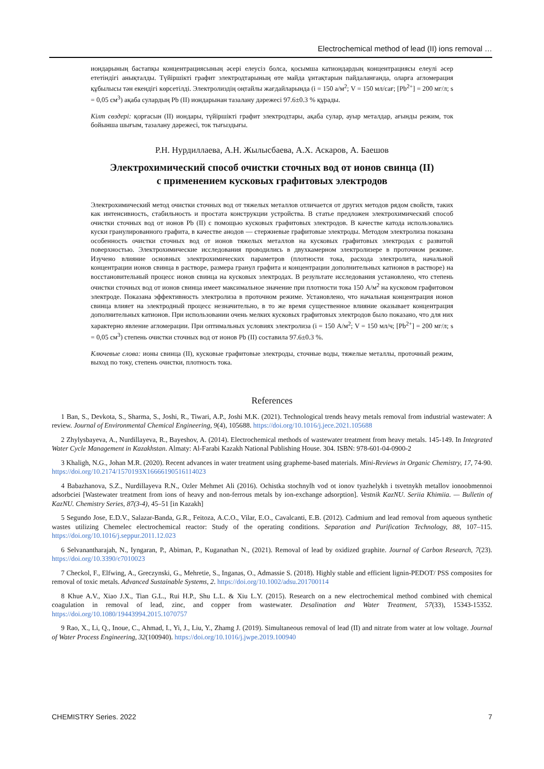Electrochemical method of lead (II) ions removal …
иондарының бастапқы концентрациясының әсері елеусіз болса, қосымша катиондардың концентрациясы елеулі әсер ететіндігі анықталды. Түйіршікті графит электродтарының өте майда ұнтақтарын пайдаланғанда, оларға агломерация құбылысы тән екендігі көрсетілді. Электролиздің оңтайлы жағдайларында (i = 150 а/м<sup>2</sup>; V = 150 мл/сағ; [Pb<sup>2+</sup>] = 200 мг/л; s = 0,05 см<sup>3</sup>) ақаба сулардың Pb (II) иондарынан тазалану дәрежесі 97.6±0.3 % құрады.
Кілт сөздері: қорғасын (II) иондары, түйіршікті графит электродтары, ақаба сулар, ауыр металдар, ағынды режим, ток бойынша шығым, тазалану дәрежесі, ток тығыздығы.
Р.Н. Нурдиллаева, А.Н. Жылысбаева, А.Х. Аскаров, А. Баешов
Электрохимический способ очистки сточных вод от ионов свинца (II)
с применением кусковых графитовых электродов
Электрохимический метод очистки сточных вод от тяжелых металлов отличается от других методов рядом свойств, таких как интенсивность, стабильность и простата конструкции устройства. В статье предложен электрохимический способ очистки сточных вод от ионов Pb (II) с помощью кусковых графитовых электродов. В качестве катода использовались куски гранулированного графита, в качестве анодов — стержневые графитовые электроды. Методом электролиза показана особенность очистки сточных вод от ионов тяжелых металлов на кусковых графитовых электродах с развитой поверхностью. Электрохимические исследования проводились в двухкамерном электролизере в проточном режиме. Изучено влияние основных электрохимических параметров (плотности тока, расхода электролита, начальной концентрации ионов свинца в растворе, размера гранул графита и концентрации дополнительных катионов в растворе) на восстановительный процесс ионов свинца на кусковых электродах. В результате исследования установлено, что степень очистки сточных вод от ионов свинца имеет максимальное значение при плотности тока 150 А/м<sup>2</sup> на кусковом графитовом электроде. Показана эффективность электролиза в проточном режиме. Установлено, что начальная концентрация ионов свинца влияет на электродный процесс незначительно, в то же время существенное влияние оказывает концентрация дополнительных катионов. При использовании очень мелких кусковых графитовых электродов было показано, что для них характерно явление агломерации. При оптимальных условиях электролиза (i = 150 А/м<sup>2</sup>; V = 150 мл/ч; [Pb<sup>2+</sup>] = 200 мг/л; s = 0,05 см<sup>3</sup>) степень очистки сточных вод от ионов Pb (II) составила 97.6±0.3 %.
Ключевые слова: ионы свинца (II), кусковые графитовые электроды, сточные воды, тяжелые металлы, проточный режим, выход по току, степень очистки, плотность тока.
References
1 Ban, S., Devkota, S., Sharma, S., Joshi, R., Tiwari, A.P., Joshi M.K. (2021). Technological trends heavy metals removal from industrial wastewater: A review. Journal of Environmental Chemical Engineering, 9(4), 105688. https://doi.org/10.1016/j.jece.2021.105688
2 Zhylysbayeva, A., Nurdillayeva, R., Bayeshov, A. (2014). Electrochemical methods of wastewater treatment from heavy metals. 145-149. In Integrated Water Cycle Management in Kazakhstan. Almaty: Al-Farabi Kazakh National Publishing House. 304. ISBN: 978-601-04-0900-2
3 Khaligh, N.G., Johan M.R. (2020). Recent advances in water treatment using grapheme-based materials. Mini-Reviews in Organic Chemistry, 17, 74-90. https://doi.org/10.2174/1570193X16666190516114023
4 Babazhanova, S.Z., Nurdillayeva R.N., Ozler Mehmet Ali (2016). Ochistka stochnylh vod ot ionov tyazhelykh i tsvetnykh metallov ionoobmennoi adsorbciei [Wastewater treatment from ions of heavy and non-ferrous metals by ion-exchange adsorption]. Vestnik KazNU. Seriia Khimiia. — Bulletin of KazNU. Chemistry Series, 87(3-4), 45–51 [in Kazakh]
5 Segundo Jose, E.D.V., Salazar-Banda, G.R., Feitoza, A.C.O., Vilar, E.O., Cavalcanti, E.B. (2012). Cadmium and lead removal from aqueous synthetic wastes utilizing Chemelec electrochemical reactor: Study of the operating conditions. Separation and Purification Technology, 88, 107–115. https://doi.org/10.1016/j.seppur.2011.12.023
6 Selvanantharajah, N., Iyngaran, P., Abiman, P., Kuganathan N., (2021). Removal of lead by oxidized graphite. Journal of Carbon Research, 7(23). https://doi.org/10.3390/c7010023
7 Checkol, F., Elfwing, A., Greczynski, G., Mehretie, S., Inganas, O., Admassie S. (2018). Highly stable and efficient lignin-PEDOT/ PSS composites for removal of toxic metals. Advanced Sustainable Systems, 2. https://doi.org/10.1002/adsu.201700114
8 Khue A.V., Xiao J.X., Tian G.L., Rui H.P., Shu L.L. & Xiu L.Y. (2015). Research on a new electrochemical method combined with chemical coagulation in removal of lead, zinc, and copper from wastewater. Desalination and Water Treatment, 57(33), 15343-15352. https://doi.org/10.1080/19443994.2015.1070757
9 Rao, X., Li, Q., Inoue, C., Ahmad, I., Yi, J., Liu, Y., Zhamg J. (2019). Simultaneous removal of lead (II) and nitrate from water at low voltage. Journal of Water Process Engineering, 32(100940). https://doi.org/10.1016/j.jwpe.2019.100940
CHEMISTRY Series. 2022 7